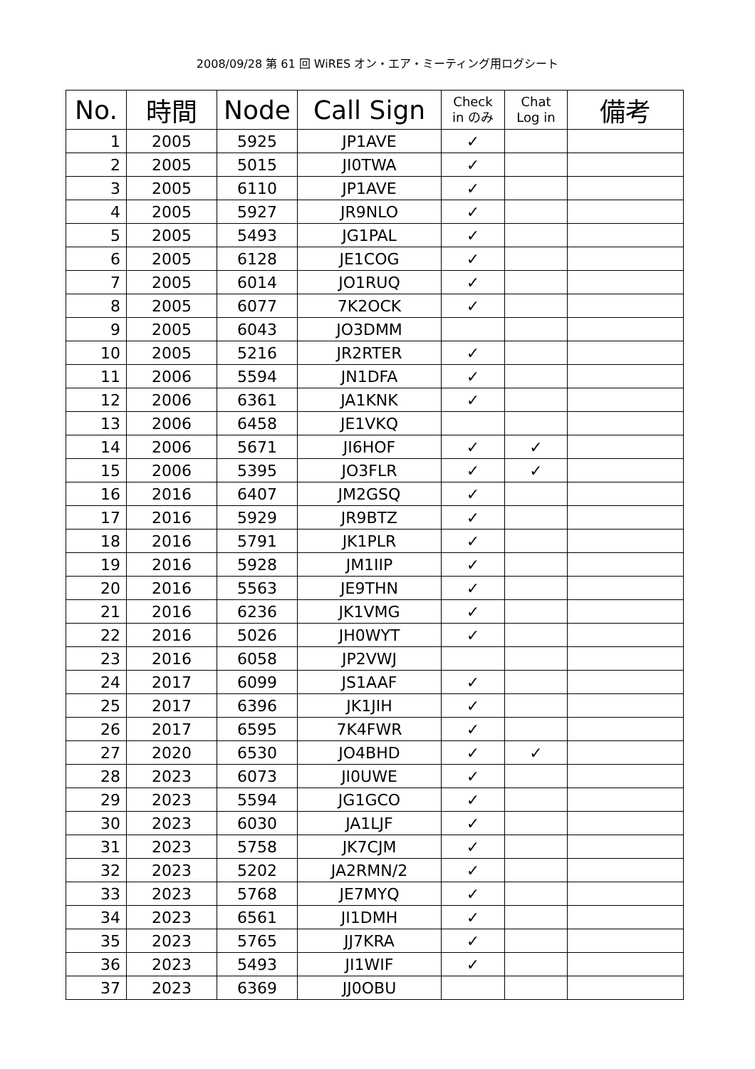2008/09/28 第 61 回 WiRES オン・エア・ミーティング用ログシート
| No. | 時間 | Node | Call Sign | Check in のみ | Chat Log in | 備考 |
| --- | --- | --- | --- | --- | --- | --- |
| 1 | 2005 | 5925 | JP1AVE | ✓ | | |
| 2 | 2005 | 5015 | JI0TWA | ✓ | | |
| 3 | 2005 | 6110 | JP1AVE | ✓ | | |
| 4 | 2005 | 5927 | JR9NLO | ✓ | | |
| 5 | 2005 | 5493 | JG1PAL | ✓ | | |
| 6 | 2005 | 6128 | JE1COG | ✓ | | |
| 7 | 2005 | 6014 | JO1RUQ | ✓ | | |
| 8 | 2005 | 6077 | 7K2OCK | ✓ | | |
| 9 | 2005 | 6043 | JO3DMM | | | |
| 10 | 2005 | 5216 | JR2RTER | ✓ | | |
| 11 | 2006 | 5594 | JN1DFA | ✓ | | |
| 12 | 2006 | 6361 | JA1KNK | ✓ | | |
| 13 | 2006 | 6458 | JE1VKQ | | | |
| 14 | 2006 | 5671 | JI6HOF | ✓ | ✓ | |
| 15 | 2006 | 5395 | JO3FLR | ✓ | ✓ | |
| 16 | 2016 | 6407 | JM2GSQ | ✓ | | |
| 17 | 2016 | 5929 | JR9BTZ | ✓ | | |
| 18 | 2016 | 5791 | JK1PLR | ✓ | | |
| 19 | 2016 | 5928 | JM1IIP | ✓ | | |
| 20 | 2016 | 5563 | JE9THN | ✓ | | |
| 21 | 2016 | 6236 | JK1VMG | ✓ | | |
| 22 | 2016 | 5026 | JH0WYT | ✓ | | |
| 23 | 2016 | 6058 | JP2VWJ | | | |
| 24 | 2017 | 6099 | JS1AAF | ✓ | | |
| 25 | 2017 | 6396 | JK1JIH | ✓ | | |
| 26 | 2017 | 6595 | 7K4FWR | ✓ | | |
| 27 | 2020 | 6530 | JO4BHD | ✓ | ✓ | |
| 28 | 2023 | 6073 | JI0UWE | ✓ | | |
| 29 | 2023 | 5594 | JG1GCO | ✓ | | |
| 30 | 2023 | 6030 | JA1LJF | ✓ | | |
| 31 | 2023 | 5758 | JK7CJM | ✓ | | |
| 32 | 2023 | 5202 | JA2RMN/2 | ✓ | | |
| 33 | 2023 | 5768 | JE7MYQ | ✓ | | |
| 34 | 2023 | 6561 | JI1DMH | ✓ | | |
| 35 | 2023 | 5765 | JJ7KRA | ✓ | | |
| 36 | 2023 | 5493 | JI1WIF | ✓ | | |
| 37 | 2023 | 6369 | JJ0OBU | | | |